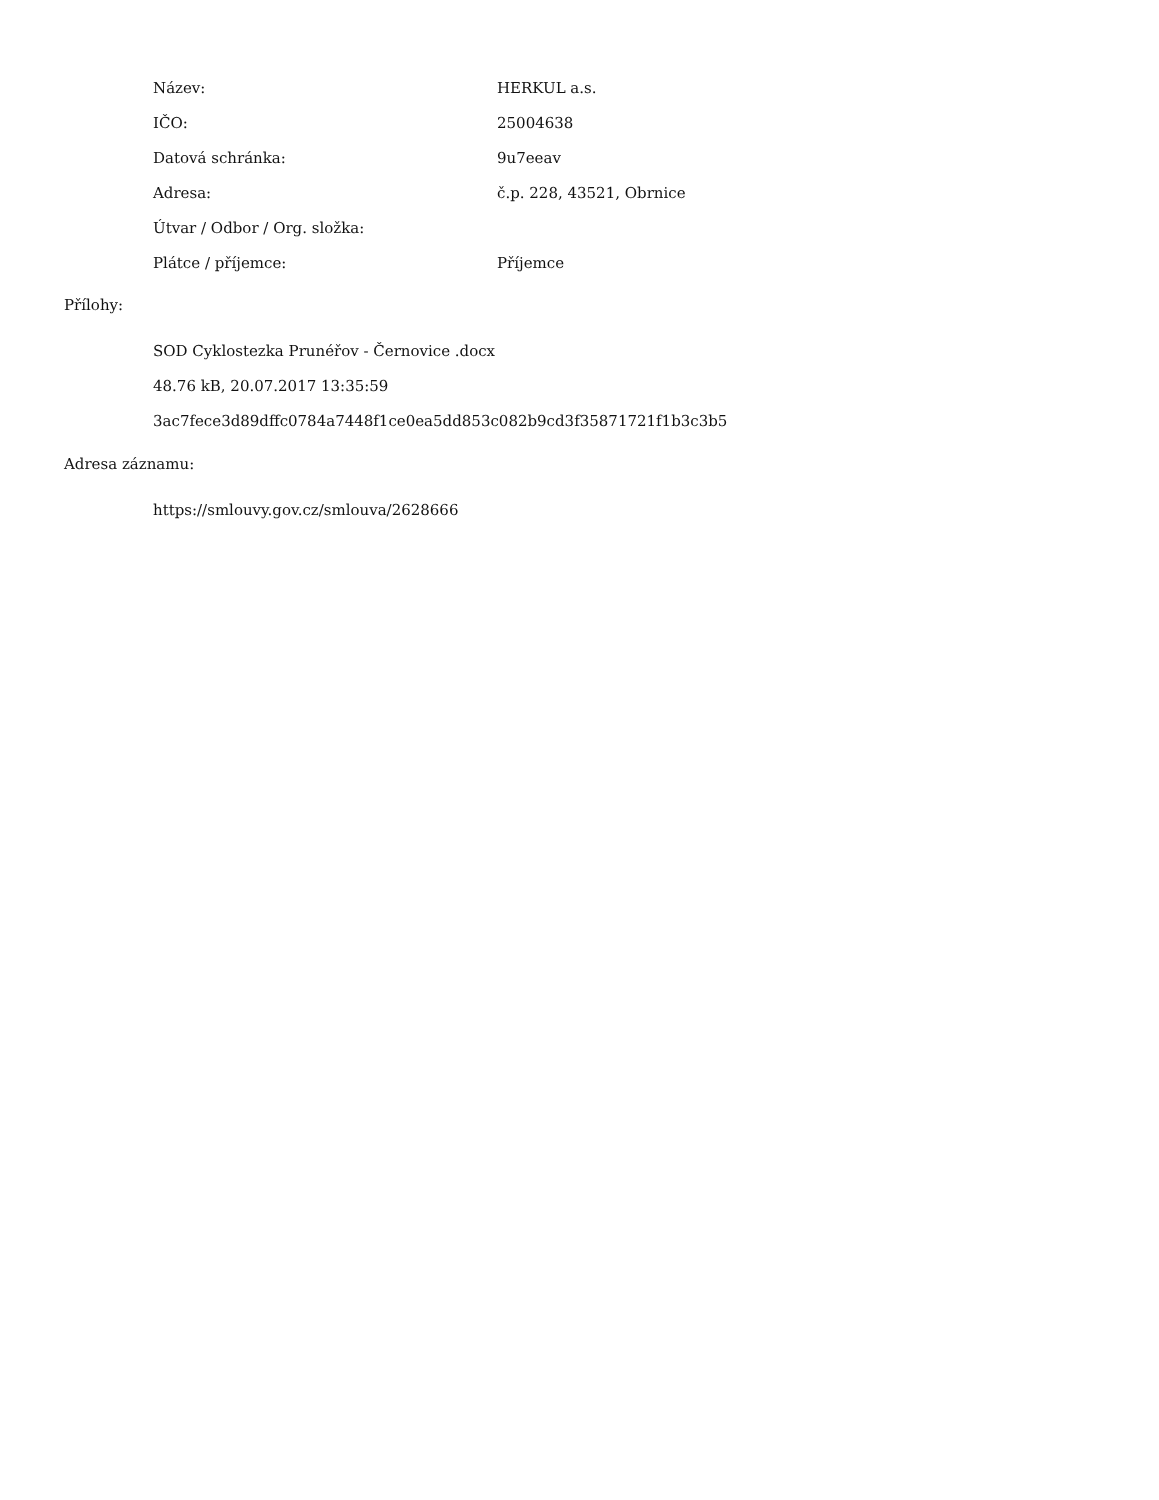| Název: | HERKUL a.s. |
| IČO: | 25004638 |
| Datová schránka: | 9u7eeav |
| Adresa: | č.p. 228, 43521, Obrnice |
| Útvar / Odbor / Org. složka: | |
| Plátce / příjemce: | Příjemce |
Přílohy:
SOD Cyklostezka Prunéřov - Černovice .docx
48.76 kB, 20.07.2017 13:35:59
3ac7fece3d89dffc0784a7448f1ce0ea5dd853c082b9cd3f35871721f1b3c3b5
Adresa záznamu:
https://smlouvy.gov.cz/smlouva/2628666